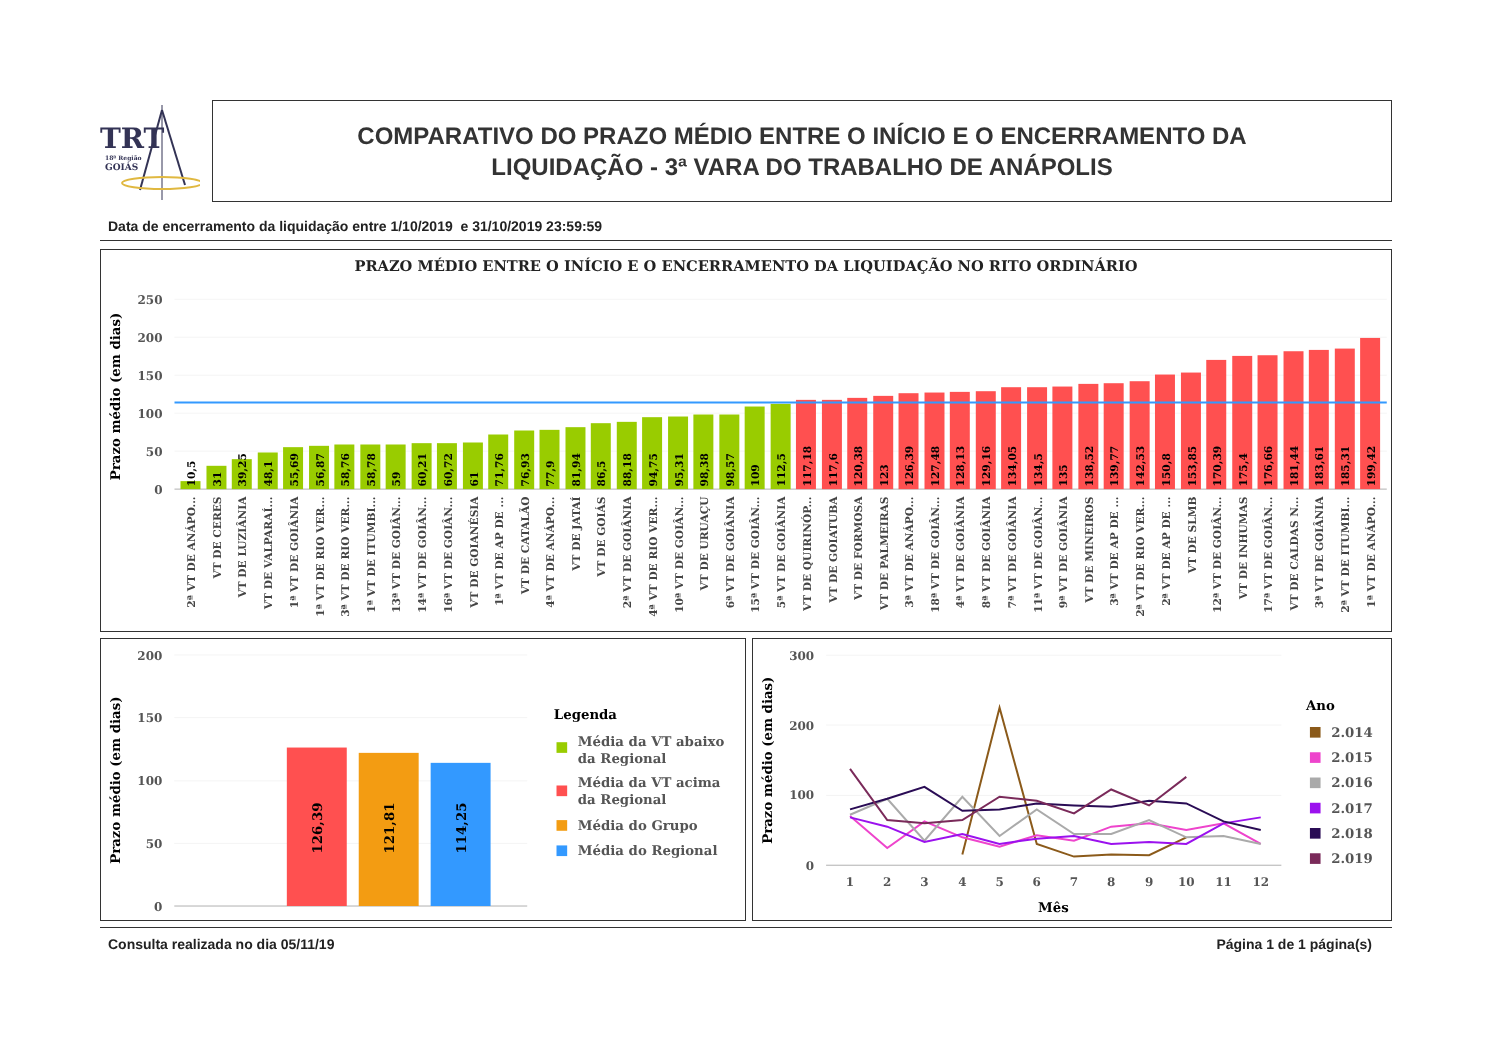TRT
18ª Região
GOIÁS
COMPARATIVO DO PRAZO MÉDIO ENTRE O INÍCIO E O ENCERRAMENTO DA
LIQUIDAÇÃO - 3ª VARA DO TRABALHO DE ANÁPOLIS
Data de encerramento da liquidação entre 1/10/2019 e 31/10/2019 23:59:59
PRAZO MÉDIO ENTRE O INÍCIO E O ENCERRAMENTO DA LIQUIDAÇÃO NO RITO ORDINÁRIO
Prazo médio (em dias)
250
200
150
100
50
0
10,5
31
39,25
48,1
55,69
56,87
58,76
58,78
59
60,21
60,72
61
71,76
76,93
77,9
81,94
86,5
88,18
94,75
95,31
98,38
98,57
109
112,5
117,18
117,6
120,38
123
126,39
127,48
128,13
129,16
134,05
134,5
135
138,52
139,77
142,53
150,8
153,85
170,39
175,4
176,66
181,44
183,61
185,31
199,42
2ª VT DE ANÁPO...
VT DE CERES
VT DE LUZIÂNIA
VT DE VALPARAÍ...
1ª VT DE GOIÂNIA
1ª VT DE RIO VER...
3ª VT DE RIO VER...
1ª VT DE ITUMBI...
13ª VT DE GOIÂN...
14ª VT DE GOIÂN...
16ª VT DE GOIÂN...
VT DE GOIANÉSIA
1ª VT DE AP DE ...
VT DE CATALÃO
4ª VT DE ANÁPO...
VT DE JATAÍ
VT DE GOIÁS
2ª VT DE GOIÂNIA
4ª VT DE RIO VER...
10ª VT DE GOIÂN...
VT DE URUAÇU
6ª VT DE GOIÂNIA
15ª VT DE GOIÂN...
5ª VT DE GOIÂNIA
VT DE QUIRINÓP...
VT DE GOIATUBA
VT DE FORMOSA
VT DE PALMEIRAS
3ª VT DE ANÁPO...
18ª VT DE GOIÂN...
4ª VT DE GOIÂNIA
8ª VT DE GOIÂNIA
7ª VT DE GOIÂNIA
11ª VT DE GOIÂN...
9ª VT DE GOIÂNIA
VT DE MINEIROS
3ª VT DE AP DE ...
2ª VT DE RIO VER...
2ª VT DE AP DE ...
VT DE SLMB
12ª VT DE GOIÂN...
VT DE INHUMAS
17ª VT DE GOIÂN...
VT DE CALDAS N...
3ª VT DE GOIÂNIA
2ª VT DE ITUMBI...
1ª VT DE ANÁPO...
Prazo médio (em dias)
200
150
100
50
0
126,39
121,81
114,25
Legenda
Média da VT abaixo
da Regional
Média da VT acima
da Regional
Média do Grupo
Média do Regional
Prazo médio (em dias)
300
200
100
0
1
2
3
4
5
6
7
8
9
10
11
12
Mês
Ano
2.014
2.015
2.016
2.017
2.018
2.019
Consulta realizada no dia 05/11/19 Página 1 de 1 página(s)